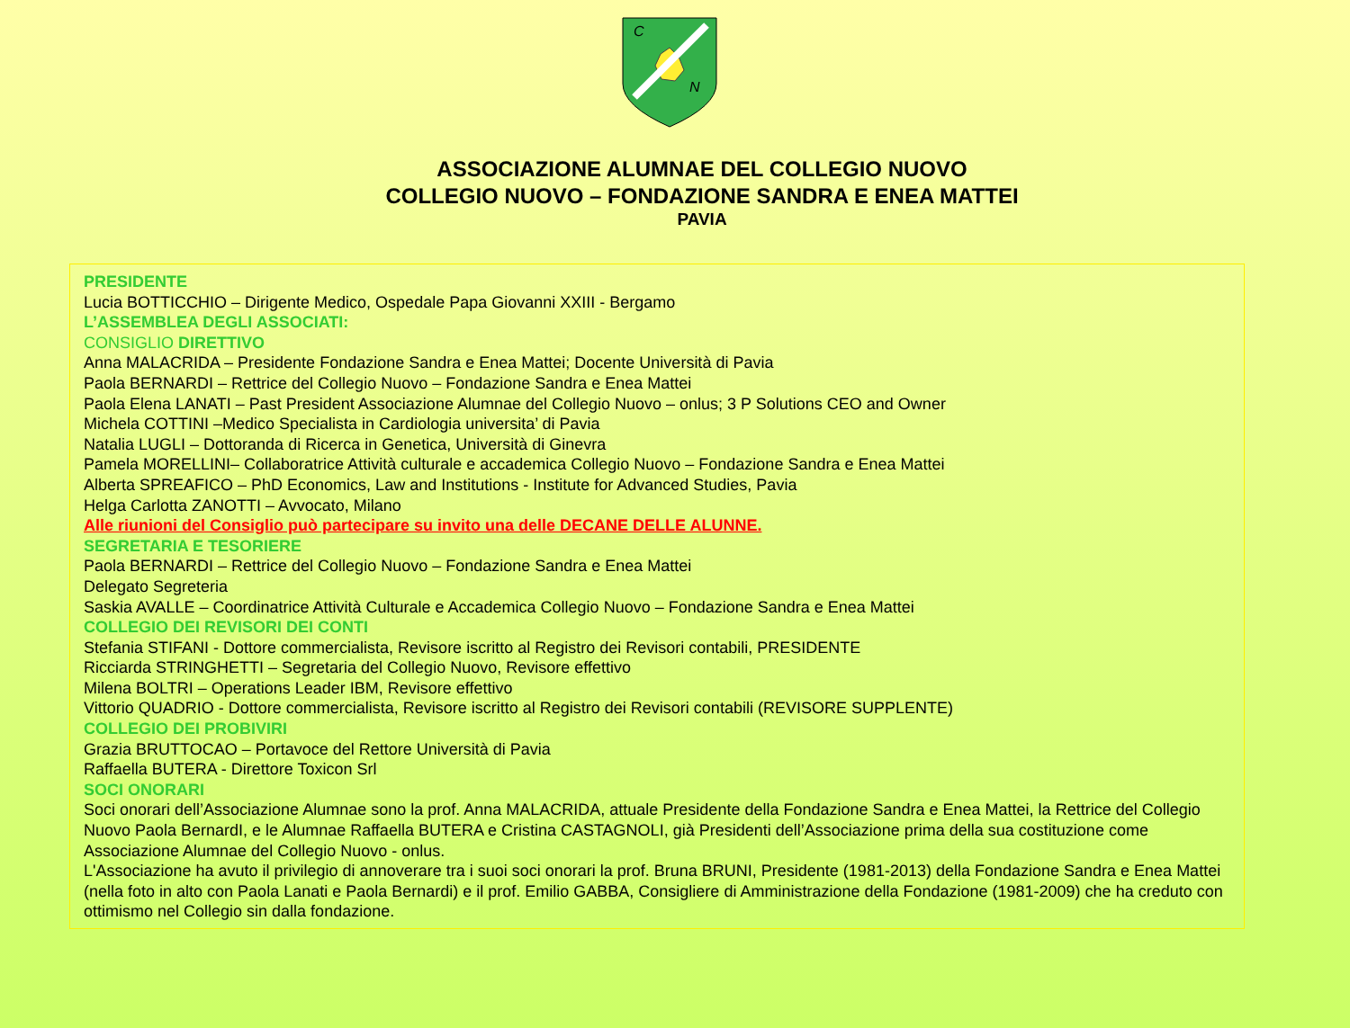C
N
ASSOCIAZIONE ALUMNAE DEL COLLEGIO NUOVO
COLLEGIO NUOVO – FONDAZIONE SANDRA E ENEA MATTEI
PAVIA
PRESIDENTE
Lucia BOTTICCHIO – Dirigente Medico, Ospedale Papa Giovanni XXIII - Bergamo
L’ASSEMBLEA DEGLI ASSOCIATI:
CONSIGLIO DIRETTIVO
Anna MALACRIDA – Presidente Fondazione Sandra e Enea Mattei; Docente Università di Pavia
Paola BERNARDI – Rettrice del Collegio Nuovo – Fondazione Sandra e Enea Mattei
Paola Elena LANATI – Past President Associazione Alumnae del Collegio Nuovo – onlus; 3 P Solutions CEO and Owner
Michela COTTINI –Medico Specialista in Cardiologia universita’ di Pavia
Natalia LUGLI – Dottoranda di Ricerca in Genetica, Università di Ginevra
Pamela MORELLINI– Collaboratrice Attività culturale e accademica Collegio Nuovo – Fondazione Sandra e Enea Mattei
Alberta SPREAFICO – PhD Economics, Law and Institutions - Institute for Advanced Studies, Pavia
Helga Carlotta ZANOTTI – Avvocato, Milano
Alle riunioni del Consiglio può partecipare su invito una delle DECANE DELLE ALUNNE.
SEGRETARIA E TESORIERE
Paola BERNARDI – Rettrice del Collegio Nuovo – Fondazione Sandra e Enea Mattei
Delegato Segreteria
Saskia AVALLE – Coordinatrice Attività Culturale e Accademica Collegio Nuovo – Fondazione Sandra e Enea Mattei
COLLEGIO DEI REVISORI DEI CONTI
Stefania STIFANI - Dottore commercialista, Revisore iscritto al Registro dei Revisori contabili, PRESIDENTE
Ricciarda STRINGHETTI – Segretaria del Collegio Nuovo, Revisore effettivo
Milena BOLTRI – Operations Leader IBM, Revisore effettivo
Vittorio QUADRIO - Dottore commercialista, Revisore iscritto al Registro dei Revisori contabili (REVISORE SUPPLENTE)
COLLEGIO DEI PROBIVIRI
Grazia BRUTTOCAO – Portavoce del Rettore Università di Pavia
Raffaella BUTERA - Direttore Toxicon Srl
SOCI ONORARI
Soci onorari dell’Associazione Alumnae sono la prof. Anna MALACRIDA, attuale Presidente della Fondazione Sandra e Enea Mattei, la Rettrice del Collegio Nuovo Paola BernardI, e le Alumnae Raffaella BUTERA e Cristina CASTAGNOLI, già Presidenti dell’Associazione prima della sua costituzione come Associazione Alumnae del Collegio Nuovo - onlus.
L'Associazione ha avuto il privilegio di annoverare tra i suoi soci onorari la prof. Bruna BRUNI, Presidente (1981-2013) della Fondazione Sandra e Enea Mattei (nella foto in alto con Paola Lanati e Paola Bernardi) e il prof. Emilio GABBA, Consigliere di Amministrazione della Fondazione (1981-2009) che ha creduto con ottimismo nel Collegio sin dalla fondazione.